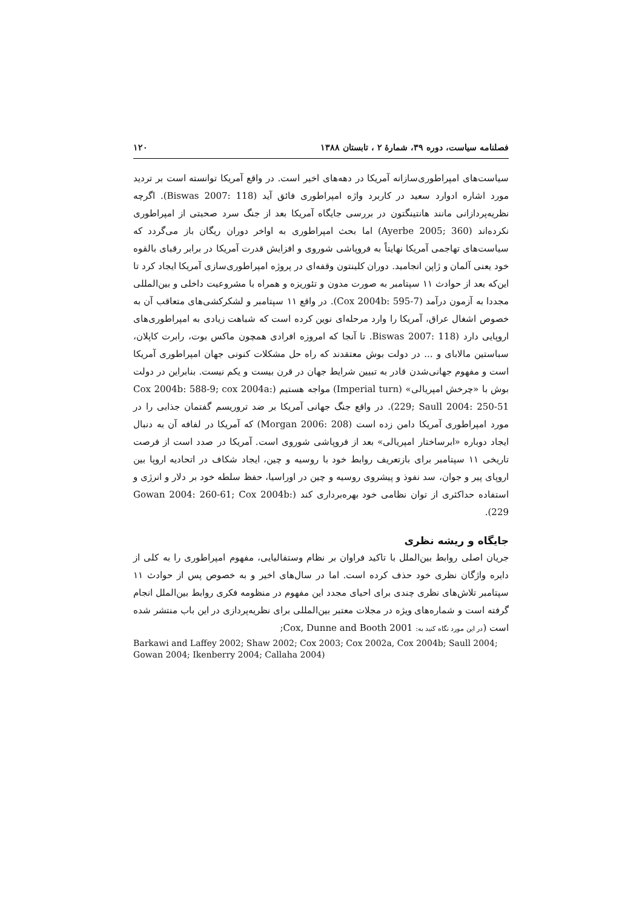فصلنامه سیاست، دوره ۳۹، شمارهٔ ۲ ، تابستان ۱۳۸۸ ۱۲۰
سیاست‌های امپراطوری‌سازانه آمریکا در دهه‌های اخیر است. در واقع آمریکا توانسته است بر تردید مورد اشاره ادوارد سعید در کاربرد واژه امپراطوری فائق آید (Biswas 2007: 118). اگرچه نظریه‌پردازانی مانند هانتینگتون در بررسی جایگاه آمریکا بعد از جنگ سرد صحبتی از امپراطوری نکرده‌اند (Ayerbe 2005; 360) اما بحث امپراطوری به اواخر دوران ریگان باز می‌گردد که سیاست‌های تهاجمی آمریکا نهایتاً به فروپاشی شوروی و افزایش قدرت آمریکا در برابر رقبای بالقوه خود یعنی آلمان و ژاپن انجامید. دوران کلینتون وقفه‌ای در پروژه امپراطوری‌سازی آمریکا ایجاد کرد تا این‌که بعد از حوادث ۱۱ سپتامبر به صورت مدون و تئوریزه و همراه با مشروعیت داخلی و بین‌المللی مجددا به آزمون درآمد (Cox 2004b: 595-7). در واقع ۱۱ سپتامبر و لشکرکشی‌های متعاقب آن به خصوص اشغال عراق، آمریکا را وارد مرحله‌ای نوین کرده است که شباهت زیادی به امپراطوری‌های اروپایی دارد (Biswas 2007: 118. تا آنجا که امروزه افرادی همچون ماکس بوت، رابرت کاپلان، سباستین مالابای و ... در دولت بوش معتقدند که راه حل مشکلات کنونی جهان امپراطوری آمریکا است و مفهوم جهانی‌شدن قادر به تبیین شرایط جهان در قرن بیست و یکم نیست. بنابراین در دولت بوش با «چرخش امپریالی» (Imperial turn) مواجه هستیم (Cox 2004b: 588-9; cox 2004a: 229; Saull 2004: 250-51). در واقع جنگ جهانی آمریکا بر ضد تروریسم گفتمان جذابی را در مورد امپراطوری آمریکا دامن زده است (Morgan 2006: 208) که آمریکا در لفافه آن به دنبال ایجاد دوباره «ابرساختار امپریالی» بعد از فروپاشی شوروی است. آمریکا در صدد است از فرصت تاریخی ۱۱ سپتامبر برای بازتعریف روابط خود با روسیه و چین، ایجاد شکاف در اتحادیه اروپا بین اروپای پیر و جوان، سد نفوذ و پیشروی روسیه و چین در اوراسیا، حفظ سلطه خود بر دلار و انرژی و استفاده حداکثری از توان نظامی خود بهره‌برداری کند (Gowan 2004: 260-61; Cox 2004b: 229).
جایگاه و ریشه نظری
جریان اصلی روابط بین‌الملل با تاکید فراوان بر نظام وستفالیایی، مفهوم امپراطوری را به کلی از دایره واژگان نظری خود حذف کرده است. اما در سال‌های اخیر و به خصوص پس از حوادث ۱۱ سپتامبر تلاش‌های نظری چندی برای احیای مجدد این مفهوم در منظومه فکری روابط بین‌الملل انجام گرفته است و شماره‌های ویژه در مجلات معتبر بین‌المللی برای نظریه‌پردازی در این باب منتشر شده است (در این مورد نگاه کنید به: Cox, Dunne and Booth 2001;
Barkawi and Laffey 2002; Shaw 2002; Cox 2003; Cox 2002a, Cox 2004b; Saull 2004; Gowan 2004; Ikenberry 2004; Callaha 2004)